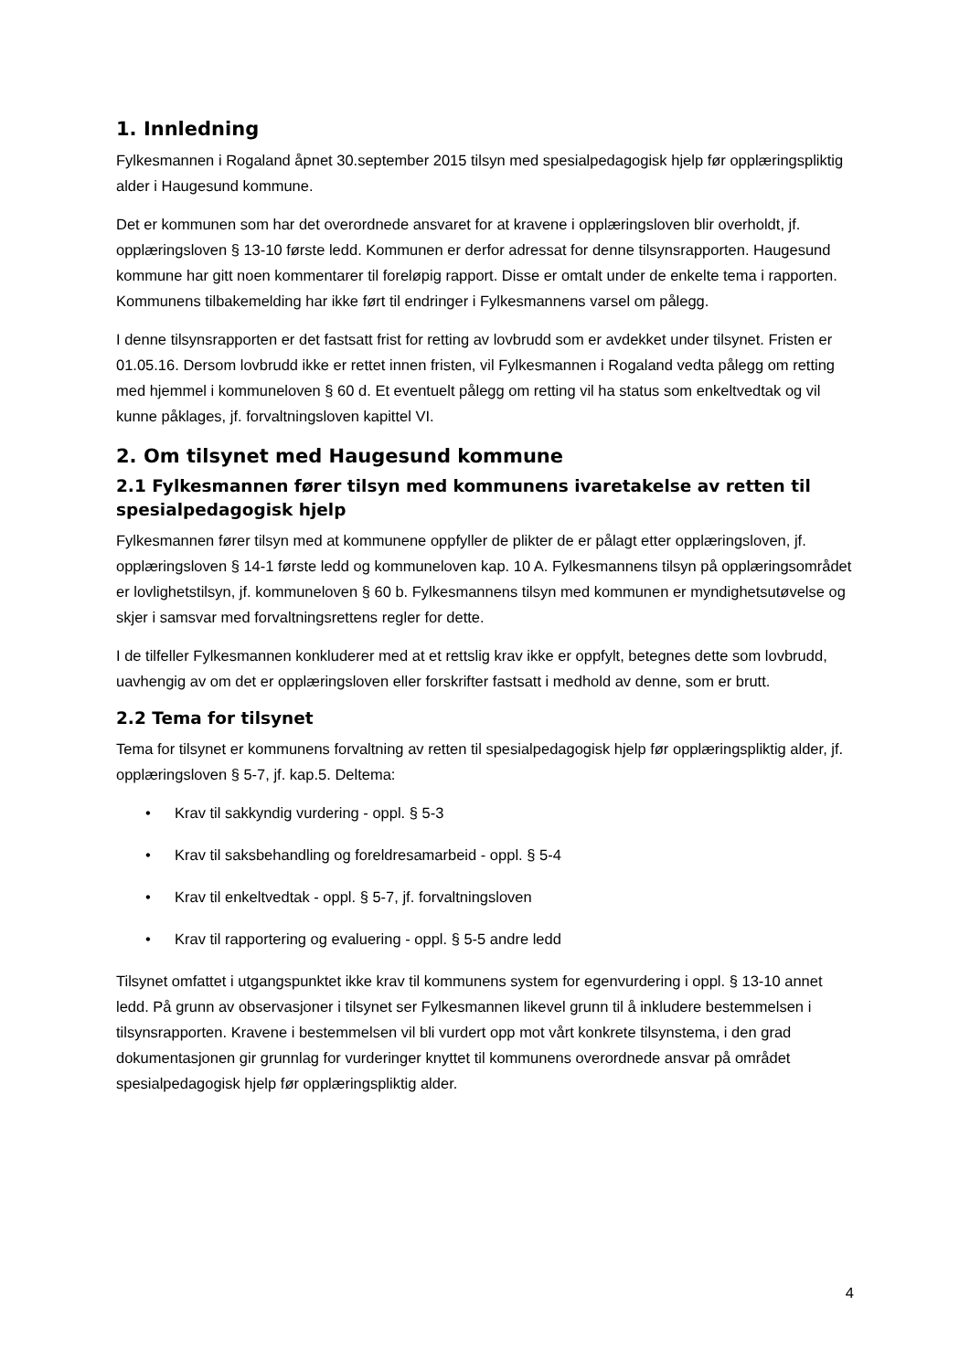1. Innledning
Fylkesmannen i Rogaland åpnet 30.september 2015 tilsyn med spesialpedagogisk hjelp før opplæringspliktig alder i Haugesund kommune.
Det er kommunen som har det overordnede ansvaret for at kravene i opplæringsloven blir overholdt, jf. opplæringsloven § 13-10 første ledd. Kommunen er derfor adressat for denne tilsynsrapporten. Haugesund kommune har gitt noen kommentarer til foreløpig rapport. Disse er omtalt under de enkelte tema i rapporten. Kommunens tilbakemelding har ikke ført til endringer i Fylkesmannens varsel om pålegg.
I denne tilsynsrapporten er det fastsatt frist for retting av lovbrudd som er avdekket under tilsynet. Fristen er 01.05.16. Dersom lovbrudd ikke er rettet innen fristen, vil Fylkesmannen i Rogaland vedta pålegg om retting med hjemmel i kommuneloven § 60 d. Et eventuelt pålegg om retting vil ha status som enkeltvedtak og vil kunne påklages, jf. forvaltningsloven kapittel VI.
2. Om tilsynet med Haugesund kommune
2.1 Fylkesmannen fører tilsyn med kommunens ivaretakelse av retten til spesialpedagogisk hjelp
Fylkesmannen fører tilsyn med at kommunene oppfyller de plikter de er pålagt etter opplæringsloven, jf. opplæringsloven § 14-1 første ledd og kommuneloven kap. 10 A. Fylkesmannens tilsyn på opplæringsområdet er lovlighetstilsyn, jf. kommuneloven § 60 b. Fylkesmannens tilsyn med kommunen er myndighetsutøvelse og skjer i samsvar med forvaltningsrettens regler for dette.
I de tilfeller Fylkesmannen konkluderer med at et rettslig krav ikke er oppfylt, betegnes dette som lovbrudd, uavhengig av om det er opplæringsloven eller forskrifter fastsatt i medhold av denne, som er brutt.
2.2 Tema for tilsynet
Tema for tilsynet er kommunens forvaltning av retten til spesialpedagogisk hjelp før opplæringspliktig alder, jf. opplæringsloven § 5-7, jf. kap.5. Deltema:
• Krav til sakkyndig vurdering - oppl. § 5-3
• Krav til saksbehandling og foreldresamarbeid - oppl. § 5-4
• Krav til enkeltvedtak - oppl. § 5-7, jf. forvaltningsloven
• Krav til rapportering og evaluering - oppl. § 5-5 andre ledd
Tilsynet omfattet i utgangspunktet ikke krav til kommunens system for egenvurdering i oppl. § 13-10 annet ledd. På grunn av observasjoner i tilsynet ser Fylkesmannen likevel grunn til å inkludere bestemmelsen i tilsynsrapporten. Kravene i bestemmelsen vil bli vurdert opp mot vårt konkrete tilsynstema, i den grad dokumentasjonen gir grunnlag for vurderinger knyttet til kommunens overordnede ansvar på området spesialpedagogisk hjelp før opplæringspliktig alder.
4